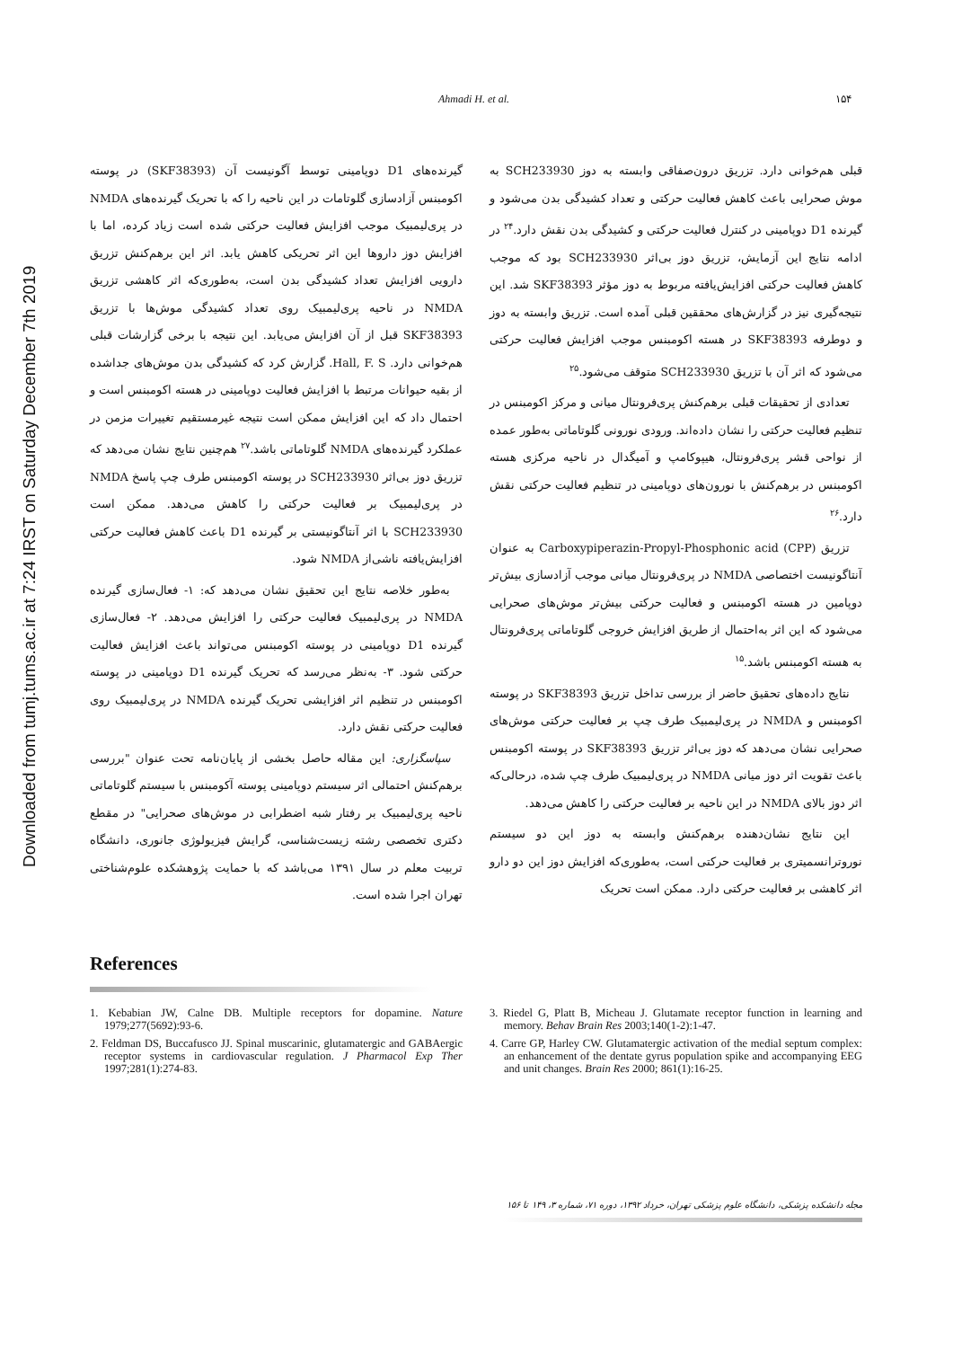Ahmadi H. et al. ۱۵۴
Downloaded from tumj.tums.ac.ir at 7:24 IRST on Saturday December 7th 2019
قبلی هم‌خوانی دارد. تزریق درون‌صفاقی وابسته به دوز SCH233930 به موش صحرایی باعث کاهش فعالیت حرکتی و تعداد کشیدگی بدن می‌شود و گیرنده D1 دوپامینی در کنترل فعالیت حرکتی و کشیدگی بدن نقش دارد.<sup>۲۴</sup> در ادامه نتایج این آزمایش، تزریق دوز بی‌اثر SCH233930 بود که موجب کاهش فعالیت حرکتی افزایش‌یافته مربوط به دوز مؤثر SKF38393 شد. این نتیجه‌گیری نیز در گزارش‌های محققین قبلی آمده است. تزریق وابسته به دوز و دوطرفه SKF38393 در هسته اکومبنس موجب افزایش فعالیت حرکتی می‌شود که اثر آن با تزریق SCH233930 متوقف می‌شود.<sup>۲۵</sup>
تعدادی از تحقیقات قبلی برهم‌کنش پری‌فرونتال میانی و مرکز اکومبنس در تنظیم فعالیت حرکتی را نشان داده‌اند. ورودی نورونی گلوتاماتی به‌طور عمده از نواحی قشر پری‌فرونتال، هیپوکامپ و آمیگدال در ناحیه مرکزی هسته اکومبنس در برهم‌کنش با نورون‌های دوپامینی در تنظیم فعالیت حرکتی نقش دارد.<sup>۲۶</sup>
تزریق Carboxypiperazin-Propyl-Phosphonic acid (CPP) به عنوان آنتاگونیست اختصاصی NMDA در پری‌فرونتال میانی موجب آزادسازی بیش‌تر دوپامین در هسته اکومبنس و فعالیت حرکتی بیش‌تر موش‌های صحرایی می‌شود که این اثر به‌احتمال از طریق افزایش خروجی گلوتاماتی پری‌فرونتال به هسته اکومبنس باشد.<sup>۱۵</sup>
نتایج داده‌های تحقیق حاضر از بررسی تداخل تزریق SKF38393 در پوسته اکومبنس و NMDA در پری‌لیمبیک طرف چپ بر فعالیت حرکتی موش‌های صحرایی نشان می‌دهد که دوز بی‌اثر تزریق SKF38393 در پوسته اکومبنس باعث تقویت اثر دوز میانی NMDA در پری‌لیمبیک طرف چپ شده، درحالی‌که اثر دوز بالای NMDA در این ناحیه بر فعالیت حرکتی را کاهش می‌دهد.
این نتایج نشان‌دهنده برهم‌کنش وابسته به دوز این دو سیستم نوروترانسمیتری بر فعالیت حرکتی است، به‌طوری‌که افزایش دوز این دو دارو اثر کاهشی بر فعالیت حرکتی دارد. ممکن است تحریک
گیرنده‌های D1 دوپامینی توسط آگونیست آن (SKF38393) در پوسته اکومبنس آزادسازی گلوتامات در این ناحیه را که با تحریک گیرنده‌های NMDA در پری‌لیمبیک موجب افزایش فعالیت حرکتی شده است زیاد کرده، اما با افزایش دوز داروها این اثر تحریکی کاهش یابد. اثر این برهم‌کنش تزریق دارویی افزایش تعداد کشیدگی بدن است، به‌طوری‌که اثر کاهشی تزریق NMDA در ناحیه پری‌لیمبیک روی تعداد کشیدگی موش‌ها با تزریق SKF38393 قبل از آن افزایش می‌یابد. این نتیجه با برخی گزارشات قبلی هم‌خوانی دارد. Hall, F. S. گزارش کرد که کشیدگی بدن موش‌های جداشده از بقیه حیوانات مرتبط با افزایش فعالیت دوپامینی در هسته اکومبنس است و احتمال داد که این افزایش ممکن است نتیجه غیرمستقیم تغییرات مزمن در عملکرد گیرنده‌های NMDA گلوتاماتی باشد.<sup>۲۷</sup> هم‌چنین نتایج نشان می‌دهد که تزریق دوز بی‌اثر SCH233930 در پوسته اکومبنس طرف چپ پاسخ NMDA در پری‌لیمبیک بر فعالیت حرکتی را کاهش می‌دهد. ممکن است SCH233930 با اثر آنتاگونیستی بر گیرنده D1 باعث کاهش فعالیت حرکتی افزایش‌یافته ناشی‌از NMDA شود.
به‌طور خلاصه نتایج این تحقیق نشان می‌دهد که: ۱- فعال‌سازی گیرنده NMDA در پری‌لیمبیک فعالیت حرکتی را افزایش می‌دهد. ۲- فعال‌سازی گیرنده D1 دوپامینی در پوسته اکومبنس می‌تواند باعث افزایش فعالیت حرکتی شود. ۳- به‌نظر می‌رسد که تحریک گیرنده D1 دوپامینی در پوسته اکومبنس در تنظیم اثر افزایشی تحریک گیرنده NMDA در پری‌لیمبیک روی فعالیت حرکتی نقش دارد.
سپاسگزاری: این مقاله حاصل بخشی از پایان‌نامه تحت عنوان "بررسی برهم‌کنش احتمالی اثر سیستم دوپامینی پوسته آکومبنس با سیستم گلوتاماتی ناحیه پری‌لیمبیک بر رفتار شبه اضطرابی در موش‌های صحرایی" در مقطع دکتری تخصصی رشته زیست‌شناسی، گرایش فیزیولوژی جانوری، دانشگاه تربیت معلم در سال ۱۳۹۱ می‌باشد که با حمایت پژوهشکده علوم‌شناختی تهران اجرا شده است.
References
1. Kebabian JW, Calne DB. Multiple receptors for dopamine. Nature 1979;277(5692):93-6.
2. Feldman DS, Buccafusco JJ. Spinal muscarinic, glutamatergic and GABAergic receptor systems in cardiovascular regulation. J Pharmacol Exp Ther 1997;281(1):274-83.
3. Riedel G, Platt B, Micheau J. Glutamate receptor function in learning and memory. Behav Brain Res 2003;140(1-2):1-47.
4. Carre GP, Harley CW. Glutamatergic activation of the medial septum complex: an enhancement of the dentate gyrus population spike and accompanying EEG and unit changes. Brain Res 2000; 861(1):16-25.
مجله دانشکده پزشکی، دانشگاه علوم پزشکی تهران، خرداد ۱۳۹۲، دوره ۷۱، شماره ۳، ۱۴۹ تا ۱۵۶